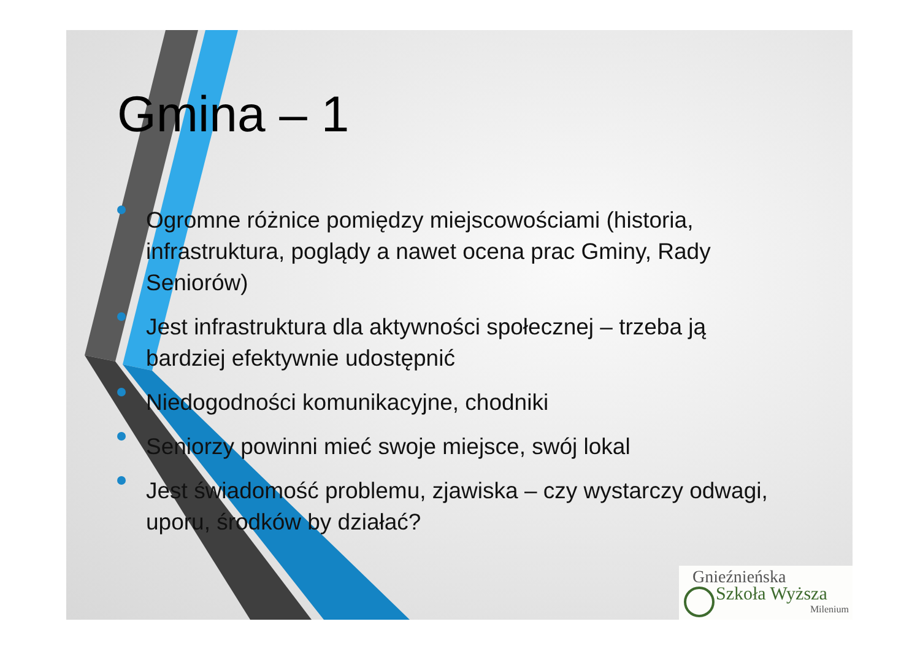Gmina – 1
Ogromne różnice pomiędzy miejscowościami (historia, infrastruktura, poglądy a nawet ocena prac Gminy, Rady Seniorów)
Jest infrastruktura dla aktywności społecznej – trzeba ją bardziej efektywnie udostępnić
Niedogodności komunikacyjne, chodniki
Seniorzy powinni mieć swoje miejsce, swój lokal
Jest świadomość problemu, zjawiska – czy wystarczy odwagi, uporu, środków by działać?
Gnieźnieńska
Szkoła Wyższa
Milenium